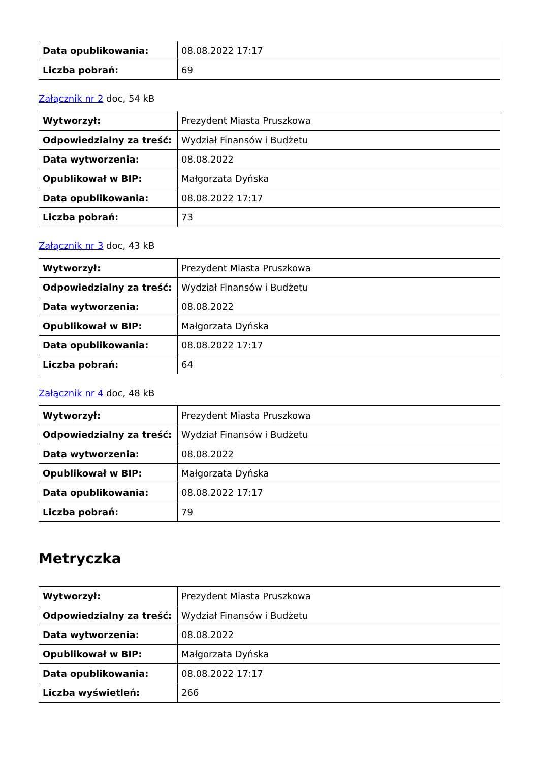| Data opublikowania: | 08.08.2022 17:17 |
| Liczba pobrań: | 69 |
Załącznik nr 2 doc, 54 kB
| Wytworzył: | Prezydent Miasta Pruszkowa |
| Odpowiedzialny za treść: | Wydział Finansów i Budżetu |
| Data wytworzenia: | 08.08.2022 |
| Opublikował w BIP: | Małgorzata Dyńska |
| Data opublikowania: | 08.08.2022 17:17 |
| Liczba pobrań: | 73 |
Załącznik nr 3 doc, 43 kB
| Wytworzył: | Prezydent Miasta Pruszkowa |
| Odpowiedzialny za treść: | Wydział Finansów i Budżetu |
| Data wytworzenia: | 08.08.2022 |
| Opublikował w BIP: | Małgorzata Dyńska |
| Data opublikowania: | 08.08.2022 17:17 |
| Liczba pobrań: | 64 |
Załącznik nr 4 doc, 48 kB
| Wytworzył: | Prezydent Miasta Pruszkowa |
| Odpowiedzialny za treść: | Wydział Finansów i Budżetu |
| Data wytworzenia: | 08.08.2022 |
| Opublikował w BIP: | Małgorzata Dyńska |
| Data opublikowania: | 08.08.2022 17:17 |
| Liczba pobrań: | 79 |
Metryczka
| Wytworzył: | Prezydent Miasta Pruszkowa |
| Odpowiedzialny za treść: | Wydział Finansów i Budżetu |
| Data wytworzenia: | 08.08.2022 |
| Opublikował w BIP: | Małgorzata Dyńska |
| Data opublikowania: | 08.08.2022 17:17 |
| Liczba wyświetleń: | 266 |